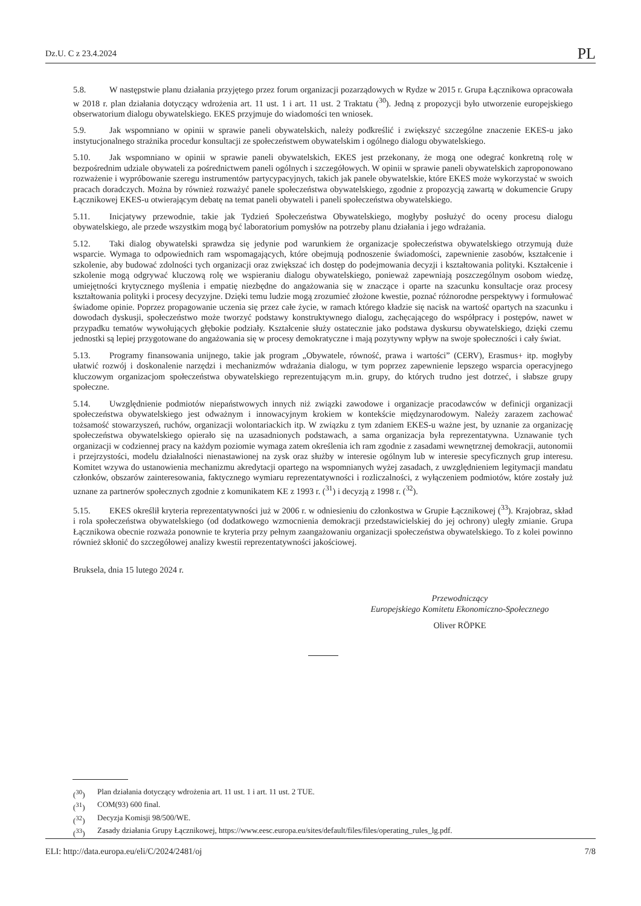Dz.U. C z 23.4.2024 PL
5.8. W następstwie planu działania przyjętego przez forum organizacji pozarządowych w Rydze w 2015 r. Grupa Łącznikowa opracowała w 2018 r. plan działania dotyczący wdrożenia art. 11 ust. 1 i art. 11 ust. 2 Traktatu (<sup>30</sup>). Jedną z propozycji było utworzenie europejskiego obserwatorium dialogu obywatelskiego. EKES przyjmuje do wiadomości ten wniosek.
5.9. Jak wspomniano w opinii w sprawie paneli obywatelskich, należy podkreślić i zwiększyć szczególne znaczenie EKES-u jako instytucjonalnego strażnika procedur konsultacji ze społeczeństwem obywatelskim i ogólnego dialogu obywatelskiego.
5.10. Jak wspomniano w opinii w sprawie paneli obywatelskich, EKES jest przekonany, że mogą one odegrać konkretną rolę w bezpośrednim udziale obywateli za pośrednictwem paneli ogólnych i szczegółowych. W opinii w sprawie paneli obywatelskich zaproponowano rozważenie i wypróbowanie szeregu instrumentów partycypacyjnych, takich jak panele obywatelskie, które EKES może wykorzystać w swoich pracach doradczych. Można by również rozważyć panele społeczeństwa obywatelskiego, zgodnie z propozycją zawartą w dokumencie Grupy Łącznikowej EKES-u otwierającym debatę na temat paneli obywateli i paneli społeczeństwa obywatelskiego.
5.11. Inicjatywy przewodnie, takie jak Tydzień Społeczeństwa Obywatelskiego, mogłyby posłużyć do oceny procesu dialogu obywatelskiego, ale przede wszystkim mogą być laboratorium pomysłów na potrzeby planu działania i jego wdrażania.
5.12. Taki dialog obywatelski sprawdza się jedynie pod warunkiem że organizacje społeczeństwa obywatelskiego otrzymują duże wsparcie. Wymaga to odpowiednich ram wspomagających, które obejmują podnoszenie świadomości, zapewnienie zasobów, kształcenie i szkolenie, aby budować zdolności tych organizacji oraz zwiększać ich dostęp do podejmowania decyzji i kształtowania polityki. Kształcenie i szkolenie mogą odgrywać kluczową rolę we wspieraniu dialogu obywatelskiego, ponieważ zapewniają poszczególnym osobom wiedzę, umiejętności krytycznego myślenia i empatię niezbędne do angażowania się w znaczące i oparte na szacunku konsultacje oraz procesy kształtowania polityki i procesy decyzyjne. Dzięki temu ludzie mogą zrozumieć złożone kwestie, poznać różnorodne perspektywy i formułować świadome opinie. Poprzez propagowanie uczenia się przez całe życie, w ramach którego kładzie się nacisk na wartość opartych na szacunku i dowodach dyskusji, społeczeństwo może tworzyć podstawy konstruktywnego dialogu, zachęcającego do współpracy i postępów, nawet w przypadku tematów wywołujących głębokie podziały. Kształcenie służy ostatecznie jako podstawa dyskursu obywatelskiego, dzięki czemu jednostki są lepiej przygotowane do angażowania się w procesy demokratyczne i mają pozytywny wpływ na swoje społeczności i cały świat.
5.13. Programy finansowania unijnego, takie jak program „Obywatele, równość, prawa i wartości” (CERV), Erasmus+ itp. mogłyby ułatwić rozwój i doskonalenie narzędzi i mechanizmów wdrażania dialogu, w tym poprzez zapewnienie lepszego wsparcia operacyjnego kluczowym organizacjom społeczeństwa obywatelskiego reprezentującym m.in. grupy, do których trudno jest dotrzeć, i słabsze grupy społeczne.
5.14. Uwzględnienie podmiotów niepaństwowych innych niż związki zawodowe i organizacje pracodawców w definicji organizacji społeczeństwa obywatelskiego jest odważnym i innowacyjnym krokiem w kontekście międzynarodowym. Należy zarazem zachować tożsamość stowarzyszeń, ruchów, organizacji wolontariackich itp. W związku z tym zdaniem EKES-u ważne jest, by uznanie za organizację społeczeństwa obywatelskiego opierało się na uzasadnionych podstawach, a sama organizacja była reprezentatywna. Uznawanie tych organizacji w codziennej pracy na każdym poziomie wymaga zatem określenia ich ram zgodnie z zasadami wewnętrznej demokracji, autonomii i przejrzystości, modelu działalności nienastawionej na zysk oraz służby w interesie ogólnym lub w interesie specyficznych grup interesu. Komitet wzywa do ustanowienia mechanizmu akredytacji opartego na wspomnianych wyżej zasadach, z uwzględnieniem legitymacji mandatu członków, obszarów zainteresowania, faktycznego wymiaru reprezentatywności i rozliczalności, z wyłączeniem podmiotów, które zostały już uznane za partnerów społecznych zgodnie z komunikatem KE z 1993 r. (<sup>31</sup>) i decyzją z 1998 r. (<sup>32</sup>).
5.15. EKES określił kryteria reprezentatywności już w 2006 r. w odniesieniu do członkostwa w Grupie Łącznikowej (<sup>33</sup>). Krajobraz, skład i rola społeczeństwa obywatelskiego (od dodatkowego wzmocnienia demokracji przedstawicielskiej do jej ochrony) uległy zmianie. Grupa Łącznikowa obecnie rozważa ponownie te kryteria przy pełnym zaangażowaniu organizacji społeczeństwa obywatelskiego. To z kolei powinno również skłonić do szczegółowej analizy kwestii reprezentatywności jakościowej.
Bruksela, dnia 15 lutego 2024 r.
Przewodniczący
Europejskiego Komitetu Ekonomiczno-Społecznego
Oliver RÖPKE
(<sup>30</sup>) Plan działania dotyczący wdrożenia art. 11 ust. 1 i art. 11 ust. 2 TUE.
(<sup>31</sup>) COM(93) 600 final.
(<sup>32</sup>) Decyzja Komisji 98/500/WE.
(<sup>33</sup>) Zasady działania Grupy Łącznikowej, https://www.eesc.europa.eu/sites/default/files/files/operating_rules_lg.pdf.
ELI: http://data.europa.eu/eli/C/2024/2481/oj 7/8